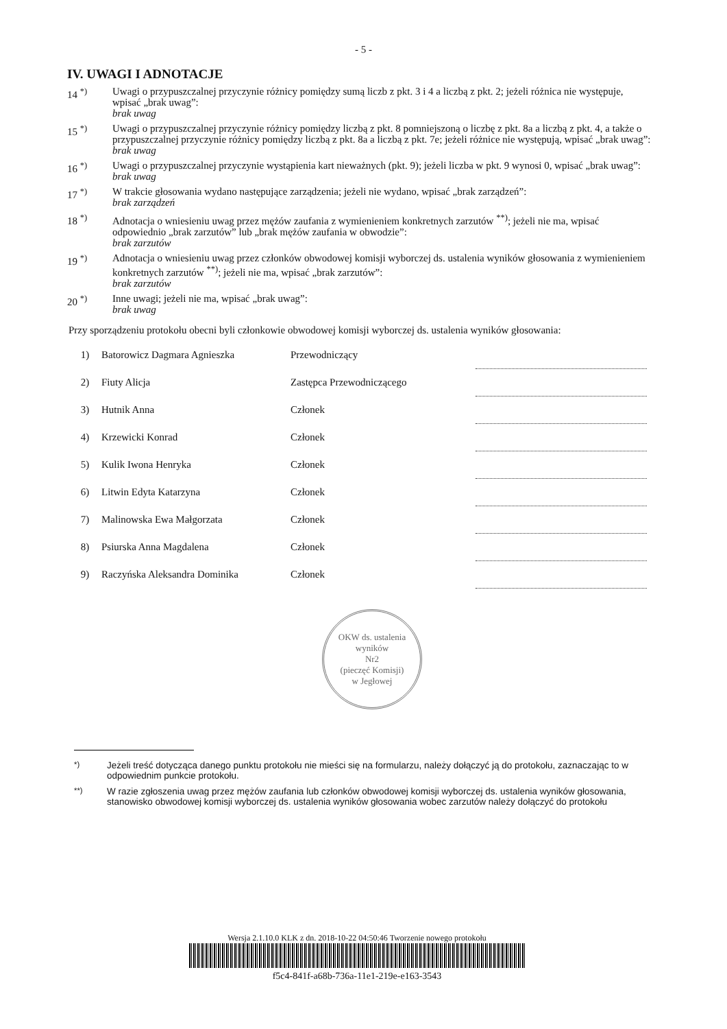- 5 -
IV. UWAGI I ADNOTACJE
14 <sup>*)</sup> Uwagi o przypuszczalnej przyczynie różnicy pomiędzy sumą liczb z pkt. 3 i 4 a liczbą z pkt. 2; jeżeli różnica nie występuje, wpisać „brak uwag”:
brak uwag
15 <sup>*)</sup> Uwagi o przypuszczalnej przyczynie różnicy pomiędzy liczbą z pkt. 8 pomniejszoną o liczbę z pkt. 8a a liczbą z pkt. 4, a także o przypuszczalnej przyczynie różnicy pomiędzy liczbą z pkt. 8a a liczbą z pkt. 7e; jeżeli różnice nie występują, wpisać „brak uwag”:
brak uwag
16 <sup>*)</sup> Uwagi o przypuszczalnej przyczynie wystąpienia kart nieważnych (pkt. 9); jeżeli liczba w pkt. 9 wynosi 0, wpisać „brak uwag”:
brak uwag
17 <sup>*)</sup> W trakcie głosowania wydano następujące zarządzenia; jeżeli nie wydano, wpisać „brak zarządzeń”:
brak zarządzeń
18 <sup>*)</sup> Adnotacja o wniesieniu uwag przez mężów zaufania z wymienieniem konkretnych zarzutów <sup>**)</sup>; jeżeli nie ma, wpisać odpowiednio „brak zarzutów” lub „brak mężów zaufania w obwodzie”:
brak zarzutów
19 <sup>*)</sup> Adnotacja o wniesieniu uwag przez członków obwodowej komisji wyborczej ds. ustalenia wyników głosowania z wymienieniem konkretnych zarzutów <sup>**)</sup>; jeżeli nie ma, wpisać „brak zarzutów”:
brak zarzutów
20 <sup>*)</sup> Inne uwagi; jeżeli nie ma, wpisać „brak uwag”:
brak uwag
Przy sporządzeniu protokołu obecni byli członkowie obwodowej komisji wyborczej ds. ustalenia wyników głosowania:
| 1) | Batorowicz Dagmara Agnieszka | Przewodniczący | |
| 2) | Fiuty Alicja | Zastępca Przewodniczącego | |
| 3) | Hutnik Anna | Członek | |
| 4) | Krzewicki Konrad | Członek | |
| 5) | Kulik Iwona Henryka | Członek | |
| 6) | Litwin Edyta Katarzyna | Członek | |
| 7) | Malinowska Ewa Małgorzata | Członek | |
| 8) | Psiurska Anna Magdalena | Członek | |
| 9) | Raczyńska Aleksandra Dominika | Członek | |
OKW ds. ustalenia wyników
Nr2
(pieczęć Komisji)
w Jegłowej
<sup>*)</sup> Jeżeli treść dotycząca danego punktu protokołu nie mieści się na formularzu, należy dołączyć ją do protokołu, zaznaczając to w odpowiednim punkcie protokołu.
<sup>**)</sup> W razie zgłoszenia uwag przez mężów zaufania lub członków obwodowej komisji wyborczej ds. ustalenia wyników głosowania, stanowisko obwodowej komisji wyborczej ds. ustalenia wyników głosowania wobec zarzutów należy dołączyć do protokołu
Wersja 2.1.10.0 KLK z dn. 2018-10-22 04:50:46 Tworzenie nowego protokołu
f5c4-841f-a68b-736a-11e1-219e-e163-3543